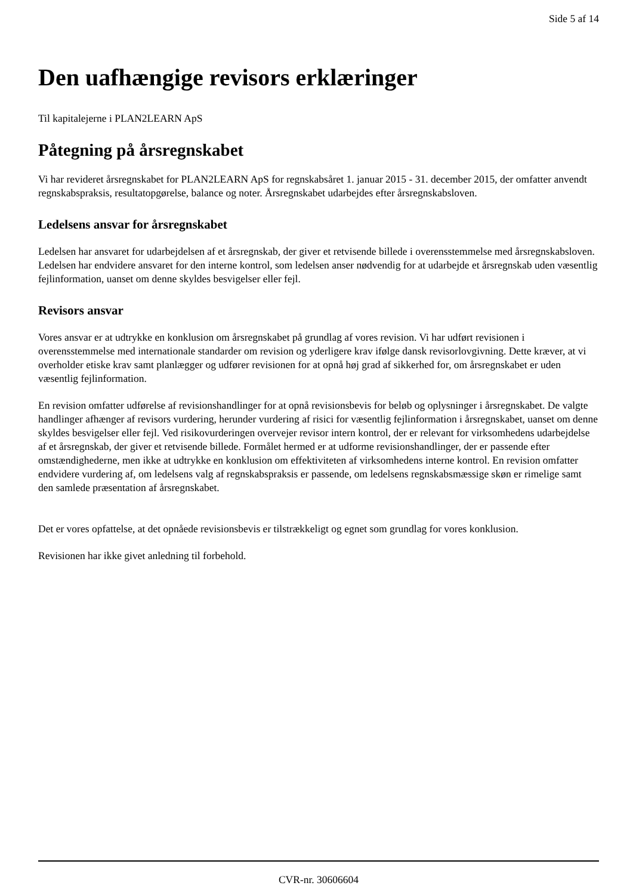Side 5 af 14
Den uafhængige revisors erklæringer
Til kapitalejerne i PLAN2LEARN ApS
Påtegning på årsregnskabet
Vi har revideret årsregnskabet for PLAN2LEARN ApS for regnskabsåret 1. januar 2015 - 31. december 2015, der omfatter anvendt regnskabspraksis, resultatopgørelse, balance og noter. Årsregnskabet udarbejdes efter årsregnskabsloven.
Ledelsens ansvar for årsregnskabet
Ledelsen har ansvaret for udarbejdelsen af et årsregnskab, der giver et retvisende billede i overensstemmelse med årsregnskabsloven. Ledelsen har endvidere ansvaret for den interne kontrol, som ledelsen anser nødvendig for at udarbejde et årsregnskab uden væsentlig fejlinformation, uanset om denne skyldes besvigelser eller fejl.
Revisors ansvar
Vores ansvar er at udtrykke en konklusion om årsregnskabet på grundlag af vores revision. Vi har udført revisionen i overensstemmelse med internationale standarder om revision og yderligere krav ifølge dansk revisorlovgivning. Dette kræver, at vi overholder etiske krav samt planlægger og udfører revisionen for at opnå høj grad af sikkerhed for, om årsregnskabet er uden væsentlig fejlinformation.
En revision omfatter udførelse af revisionshandlinger for at opnå revisionsbevis for beløb og oplysninger i årsregnskabet. De valgte handlinger afhænger af revisors vurdering, herunder vurdering af risici for væsentlig fejlinformation i årsregnskabet, uanset om denne skyldes besvigelser eller fejl. Ved risikovurderingen overvejer revisor intern kontrol, der er relevant for virksomhedens udarbejdelse af et årsregnskab, der giver et retvisende billede. Formålet hermed er at udforme revisionshandlinger, der er passende efter omstændighederne, men ikke at udtrykke en konklusion om effektiviteten af virksomhedens interne kontrol. En revision omfatter endvidere vurdering af, om ledelsens valg af regnskabspraksis er passende, om ledelsens regnskabsmæssige skøn er rimelige samt den samlede præsentation af årsregnskabet.
Det er vores opfattelse, at det opnåede revisionsbevis er tilstrækkeligt og egnet som grundlag for vores konklusion.
Revisionen har ikke givet anledning til forbehold.
CVR-nr. 30606604